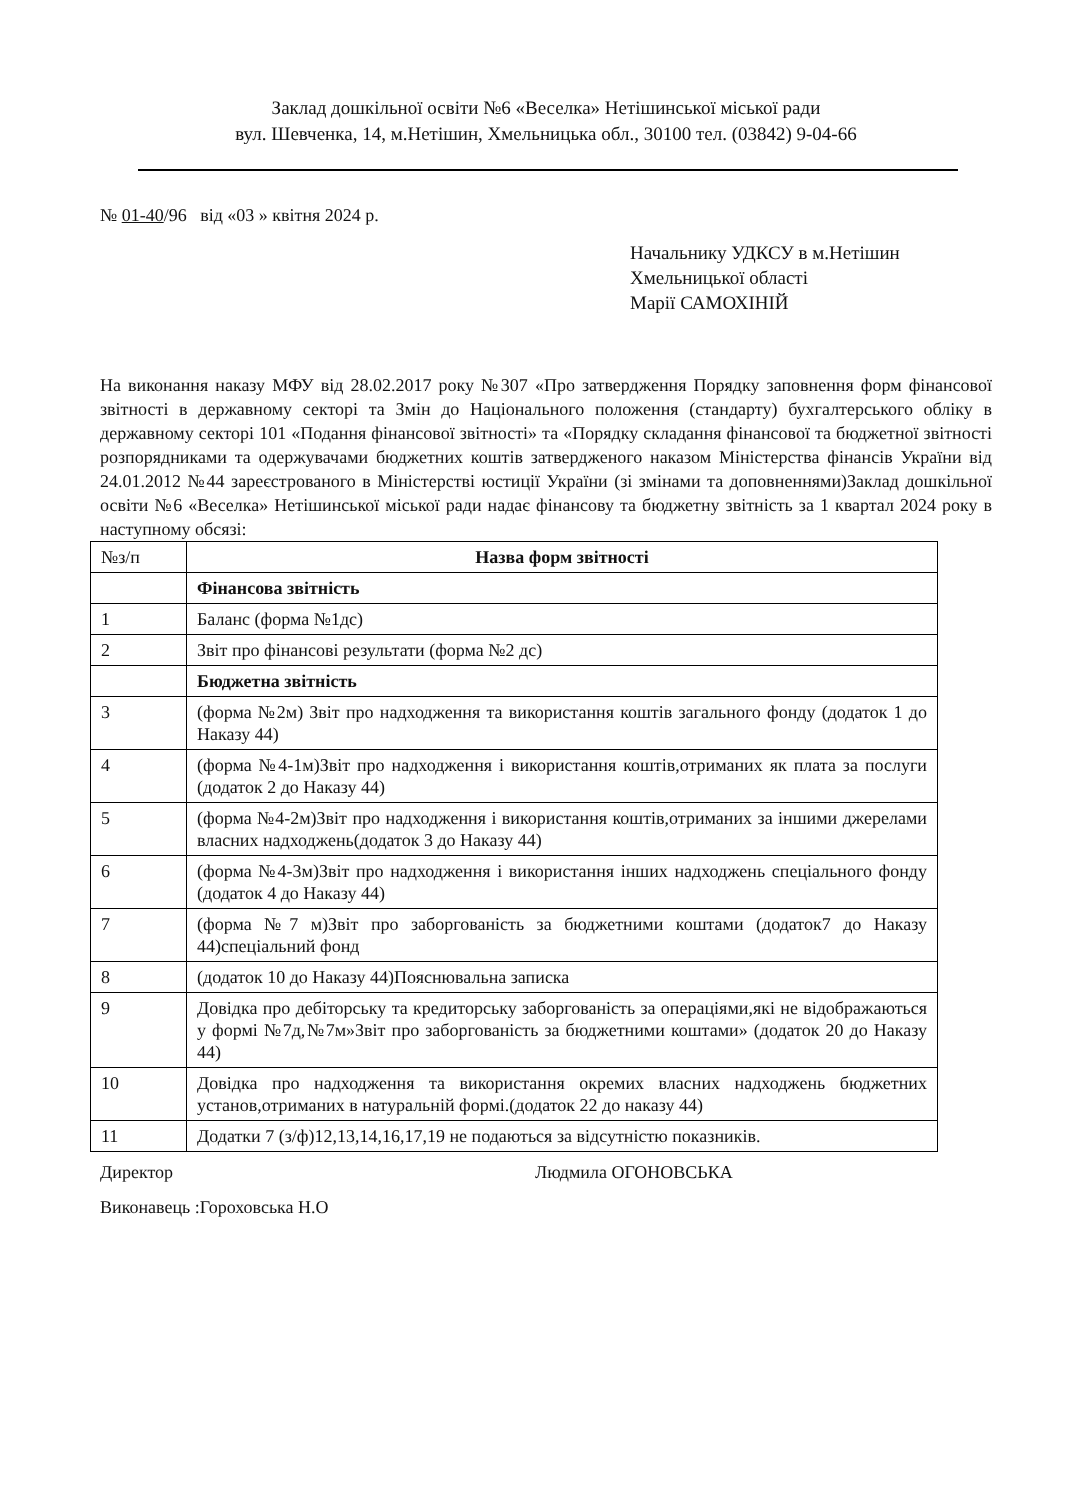Заклад дошкільної освіти №6 «Веселка» Нетішинської міської ради
вул. Шевченка, 14, м.Нетішин, Хмельницька обл., 30100 тел. (03842) 9-04-66
№ 01-40/96 від «03 » квітня 2024 р.
Начальнику УДКСУ в м.Нетішин
Хмельницької області
Марії САМОХІНІЙ
На виконання наказу МФУ від 28.02.2017 року №307 «Про затвердження Порядку заповнення форм фінансової звітності в державному секторі та Змін до Національного положення (стандарту) бухгалтерського обліку в державному секторі 101 «Подання фінансової звітності» та «Порядку складання фінансової та бюджетної звітності розпорядниками та одержувачами бюджетних коштів затвердженого наказом Міністерства фінансів України від 24.01.2012 №44 зареєстрованого в Міністерстві юстиції України (зі змінами та доповненнями)Заклад дошкільної освіти №6 «Веселка» Нетішинської міської ради надає фінансову та бюджетну звітність за 1 квартал 2024 року в наступному обсязі:
| №з/п | Назва форм звітності |
| --- | --- |
| | Фінансова звітність |
| 1 | Баланс (форма №1дс) |
| 2 | Звіт про фінансові результати (форма №2 дс) |
| | Бюджетна звітність |
| 3 | (форма №2м) Звіт про надходження та використання коштів загального фонду (додаток 1 до Наказу 44) |
| 4 | (форма №4-1м)Звіт про надходження і використання коштів,отриманих як плата за послуги (додаток 2 до Наказу 44) |
| 5 | (форма №4-2м)Звіт про надходження і використання коштів,отриманих за іншими джерелами власних надходжень(додаток 3 до Наказу 44) |
| 6 | (форма №4-3м)Звіт про надходження і використання інших надходжень спеціального фонду (додаток 4 до Наказу 44) |
| 7 | (форма №7 м)Звіт про заборгованість за бюджетними коштами (додаток7 до Наказу 44)спеціальний фонд |
| 8 | (додаток 10 до Наказу 44)Пояснювальна записка |
| 9 | Довідка про дебіторську та кредиторську заборгованість за операціями,які не відображаються у формі №7д,№7м»Звіт про заборгованість за бюджетними коштами» (додаток 20 до Наказу 44) |
| 10 | Довідка про надходження та використання окремих власних надходжень бюджетних установ,отриманих в натуральній формі.(додаток 22 до наказу 44) |
| 11 | Додатки 7 (з/ф)12,13,14,16,17,19 не подаються за відсутністю показників. |
Директор Людмила ОГОНОВСЬКА
Виконавець :Гороховська Н.О